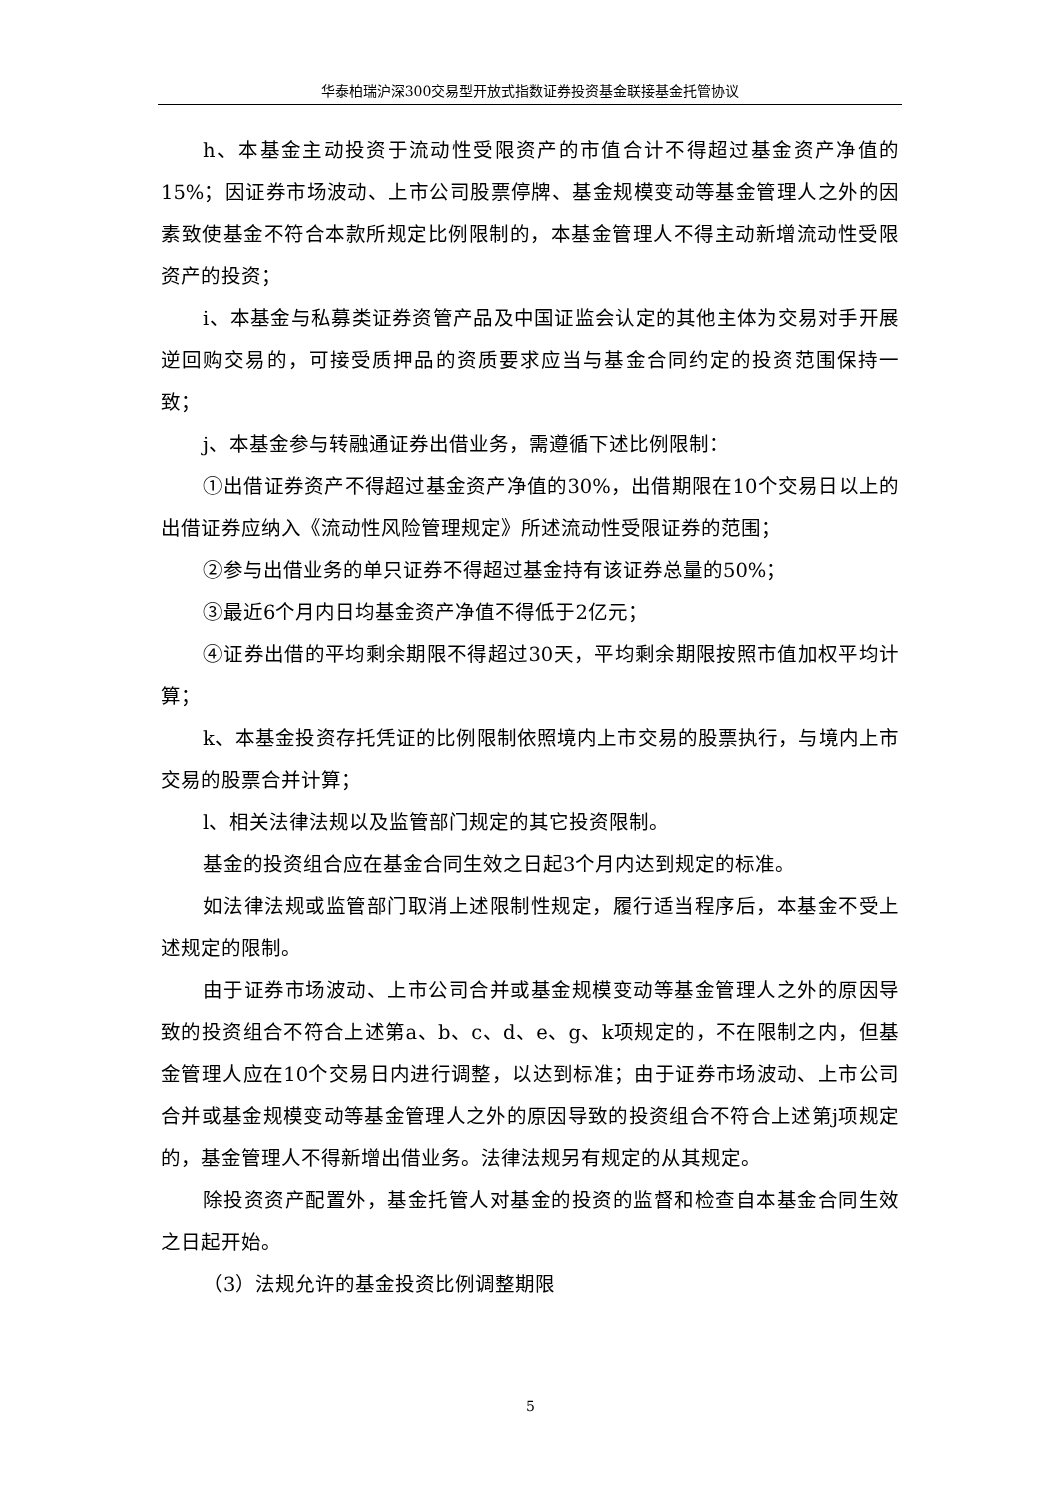华泰柏瑞沪深300交易型开放式指数证券投资基金联接基金托管协议
h、本基金主动投资于流动性受限资产的市值合计不得超过基金资产净值的15%；因证券市场波动、上市公司股票停牌、基金规模变动等基金管理人之外的因素致使基金不符合本款所规定比例限制的，本基金管理人不得主动新增流动性受限资产的投资；
i、本基金与私募类证券资管产品及中国证监会认定的其他主体为交易对手开展逆回购交易的，可接受质押品的资质要求应当与基金合同约定的投资范围保持一致；
j、本基金参与转融通证券出借业务，需遵循下述比例限制：
①出借证券资产不得超过基金资产净值的30%，出借期限在10个交易日以上的出借证券应纳入《流动性风险管理规定》所述流动性受限证券的范围；
②参与出借业务的单只证券不得超过基金持有该证券总量的50%；
③最近6个月内日均基金资产净值不得低于2亿元；
④证券出借的平均剩余期限不得超过30天，平均剩余期限按照市值加权平均计算；
k、本基金投资存托凭证的比例限制依照境内上市交易的股票执行，与境内上市交易的股票合并计算；
l、相关法律法规以及监管部门规定的其它投资限制。
基金的投资组合应在基金合同生效之日起3个月内达到规定的标准。
如法律法规或监管部门取消上述限制性规定，履行适当程序后，本基金不受上述规定的限制。
由于证券市场波动、上市公司合并或基金规模变动等基金管理人之外的原因导致的投资组合不符合上述第a、b、c、d、e、g、k项规定的，不在限制之内，但基金管理人应在10个交易日内进行调整，以达到标准；由于证券市场波动、上市公司合并或基金规模变动等基金管理人之外的原因导致的投资组合不符合上述第j项规定的，基金管理人不得新增出借业务。法律法规另有规定的从其规定。
除投资资产配置外，基金托管人对基金的投资的监督和检查自本基金合同生效之日起开始。
（3）法规允许的基金投资比例调整期限
5